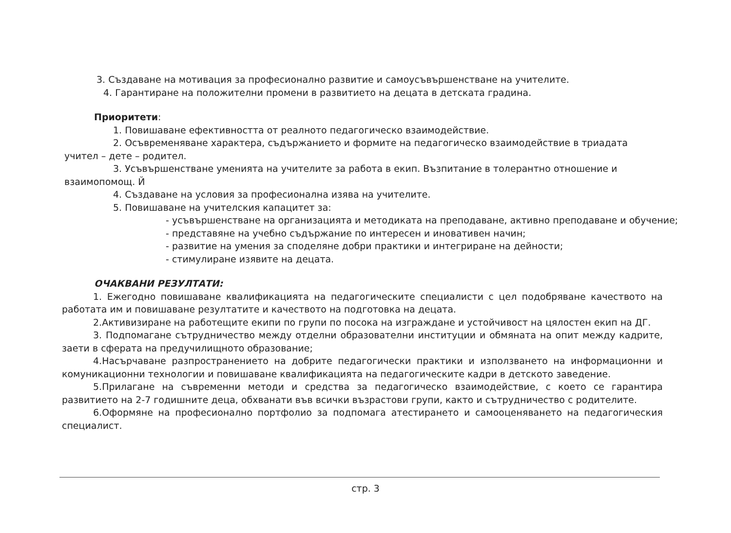3. Създаване на мотивация за професионално развитие и самоусъвършенстване на учителите.
4. Гарантиране на положителни промени в развитието на децата в детската градина.
Приоритети:
1. Повишаване ефективността от реалното педагогическо взаимодействие.
2. Осъвременяване характера, съдържанието и формите на педагогическо взаимодействие в триадата учител – дете – родител.
3. Усъвършенстване уменията на учителите за работа в екип. Възпитание в толерантно отношение и взаимопомощ. Й
4. Създаване на условия за професионална изява на учителите.
5. Повишаване на учителския капацитет за:
- усъвършенстване на организацията и методиката на преподаване, активно преподаване и обучение;
- представяне на учебно съдържание по интересен и иновативен начин;
- развитие на умения за споделяне добри практики и интегриране на дейности;
- стимулиране изявите на децата.
ОЧАКВАНИ РЕЗУЛТАТИ:
1. Ежегодно повишаване квалификацията на педагогическите специалисти с цел подобряване качеството на работата им и повишаване резултатите и качеството на подготовка на децата.
2.Активизиране на работещите екипи по групи по посока на изграждане и устойчивост на цялостен екип на ДГ.
3. Подпомагане сътрудничество между отделни образователни институции и обмяната на опит между кадрите, заети в сферата на предучилищното образование;
4.Насърчаване разпространението на добрите педагогически практики и използването на информационни и комуникационни технологии и повишаване квалификацията на педагогическите кадри в детското заведение.
5.Прилагане на съвременни методи и средства за педагогическо взаимодействие, с което се гарантира развитието на 2-7 годишните деца, обхванати във всички възрастови групи, както и сътрудничество с родителите.
6.Оформяне на професионално портфолио за подпомага атестирането и самооценяването на педагогическия специалист.
стр. 3